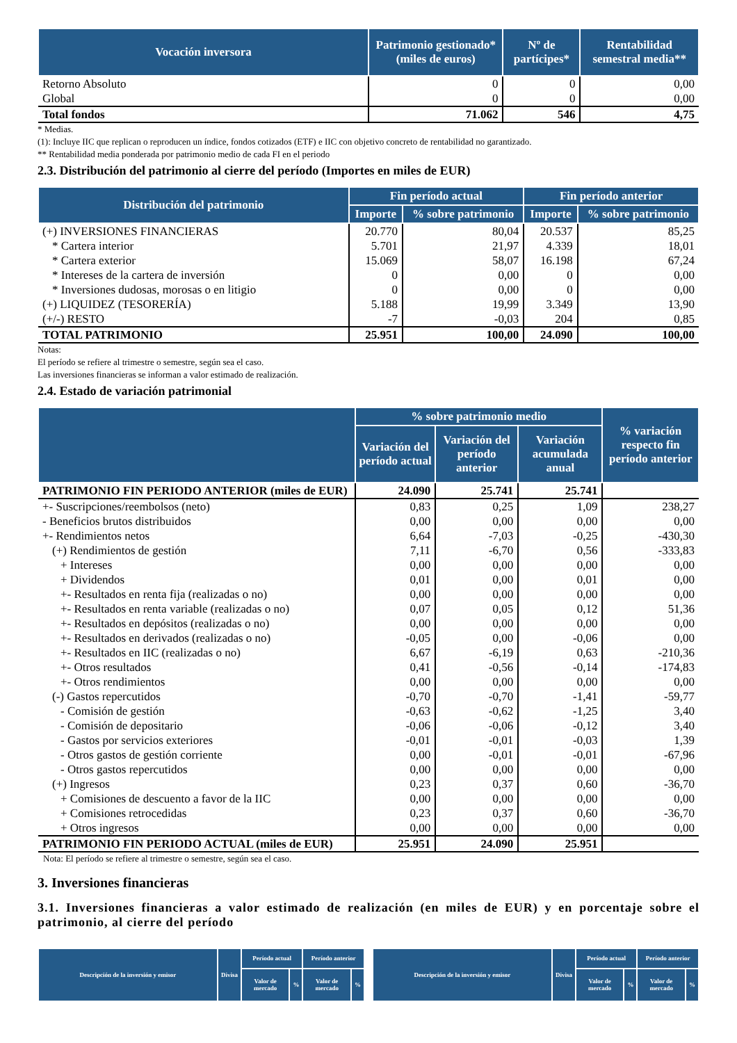| Vocación inversora | Patrimonio gestionado* (miles de euros) | Nº de partícipes* | Rentabilidad semestral media** |
| --- | --- | --- | --- |
| Retorno Absoluto | 0 | 0 | 0,00 |
| Global | 0 | 0 | 0,00 |
| Total fondos | 71.062 | 546 | 4,75 |
* Medias.
(1): Incluye IIC que replican o reproducen un índice, fondos cotizados (ETF) e IIC con objetivo concreto de rentabilidad no garantizado.
** Rentabilidad media ponderada por patrimonio medio de cada FI en el periodo
2.3. Distribución del patrimonio al cierre del período (Importes en miles de EUR)
| Distribución del patrimonio | Fin período actual | | Fin período anterior | |
| --- | --- | --- | --- | --- |
| | Importe | % sobre patrimonio | Importe | % sobre patrimonio |
| (+) INVERSIONES FINANCIERAS | 20.770 | 80,04 | 20.537 | 85,25 |
| * Cartera interior | 5.701 | 21,97 | 4.339 | 18,01 |
| * Cartera exterior | 15.069 | 58,07 | 16.198 | 67,24 |
| * Intereses de la cartera de inversión | 0 | 0,00 | 0 | 0,00 |
| * Inversiones dudosas, morosas o en litigio | 0 | 0,00 | 0 | 0,00 |
| (+) LIQUIDEZ (TESORERÍA) | 5.188 | 19,99 | 3.349 | 13,90 |
| (+/-) RESTO | -7 | -0,03 | 204 | 0,85 |
| TOTAL PATRIMONIO | 25.951 | 100,00 | 24.090 | 100,00 |
Notas:
El período se refiere al trimestre o semestre, según sea el caso.
Las inversiones financieras se informan a valor estimado de realización.
2.4. Estado de variación patrimonial
| | % sobre patrimonio medio | | | % variación respecto fin período anterior |
| --- | --- | --- | --- | --- |
| | Variación del período actual | Variación del período anterior | Variación acumulada anual | |
| PATRIMONIO FIN PERIODO ANTERIOR (miles de EUR) | 24.090 | 25.741 | 25.741 | |
| +- Suscripciones/reembolsos (neto) | 0,83 | 0,25 | 1,09 | 238,27 |
| - Beneficios brutos distribuidos | 0,00 | 0,00 | 0,00 | 0,00 |
| +- Rendimientos netos | 6,64 | -7,03 | -0,25 | -430,30 |
| (+) Rendimientos de gestión | 7,11 | -6,70 | 0,56 | -333,83 |
| + Intereses | 0,00 | 0,00 | 0,00 | 0,00 |
| + Dividendos | 0,01 | 0,00 | 0,01 | 0,00 |
| +- Resultados en renta fija (realizadas o no) | 0,00 | 0,00 | 0,00 | 0,00 |
| +- Resultados en renta variable (realizadas o no) | 0,07 | 0,05 | 0,12 | 51,36 |
| +- Resultados en depósitos (realizadas o no) | 0,00 | 0,00 | 0,00 | 0,00 |
| +- Resultados en derivados (realizadas o no) | -0,05 | 0,00 | -0,06 | 0,00 |
| +- Resultados en IIC (realizadas o no) | 6,67 | -6,19 | 0,63 | -210,36 |
| +- Otros resultados | 0,41 | -0,56 | -0,14 | -174,83 |
| +- Otros rendimientos | 0,00 | 0,00 | 0,00 | 0,00 |
| (-) Gastos repercutidos | -0,70 | -0,70 | -1,41 | -59,77 |
| - Comisión de gestión | -0,63 | -0,62 | -1,25 | 3,40 |
| - Comisión de depositario | -0,06 | -0,06 | -0,12 | 3,40 |
| - Gastos por servicios exteriores | -0,01 | -0,01 | -0,03 | 1,39 |
| - Otros gastos de gestión corriente | 0,00 | -0,01 | -0,01 | -67,96 |
| - Otros gastos repercutidos | 0,00 | 0,00 | 0,00 | 0,00 |
| (+) Ingresos | 0,23 | 0,37 | 0,60 | -36,70 |
| + Comisiones de descuento a favor de la IIC | 0,00 | 0,00 | 0,00 | 0,00 |
| + Comisiones retrocedidas | 0,23 | 0,37 | 0,60 | -36,70 |
| + Otros ingresos | 0,00 | 0,00 | 0,00 | 0,00 |
| PATRIMONIO FIN PERIODO ACTUAL (miles de EUR) | 25.951 | 24.090 | 25.951 | |
Nota: El período se refiere al trimestre o semestre, según sea el caso.
3. Inversiones financieras
3.1. Inversiones financieras a valor estimado de realización (en miles de EUR) y en porcentaje sobre el patrimonio, al cierre del período
| Descripción de la inversión y emisor | Divisa | Período actual | | Período anterior | |
| --- | --- | --- | --- | --- | --- |
| | | Valor de mercado | % | Valor de mercado | % |
| Descripción de la inversión y emisor | Divisa | Período actual | | Período anterior | |
| --- | --- | --- | --- | --- | --- |
| | | Valor de mercado | % | Valor de mercado | % |